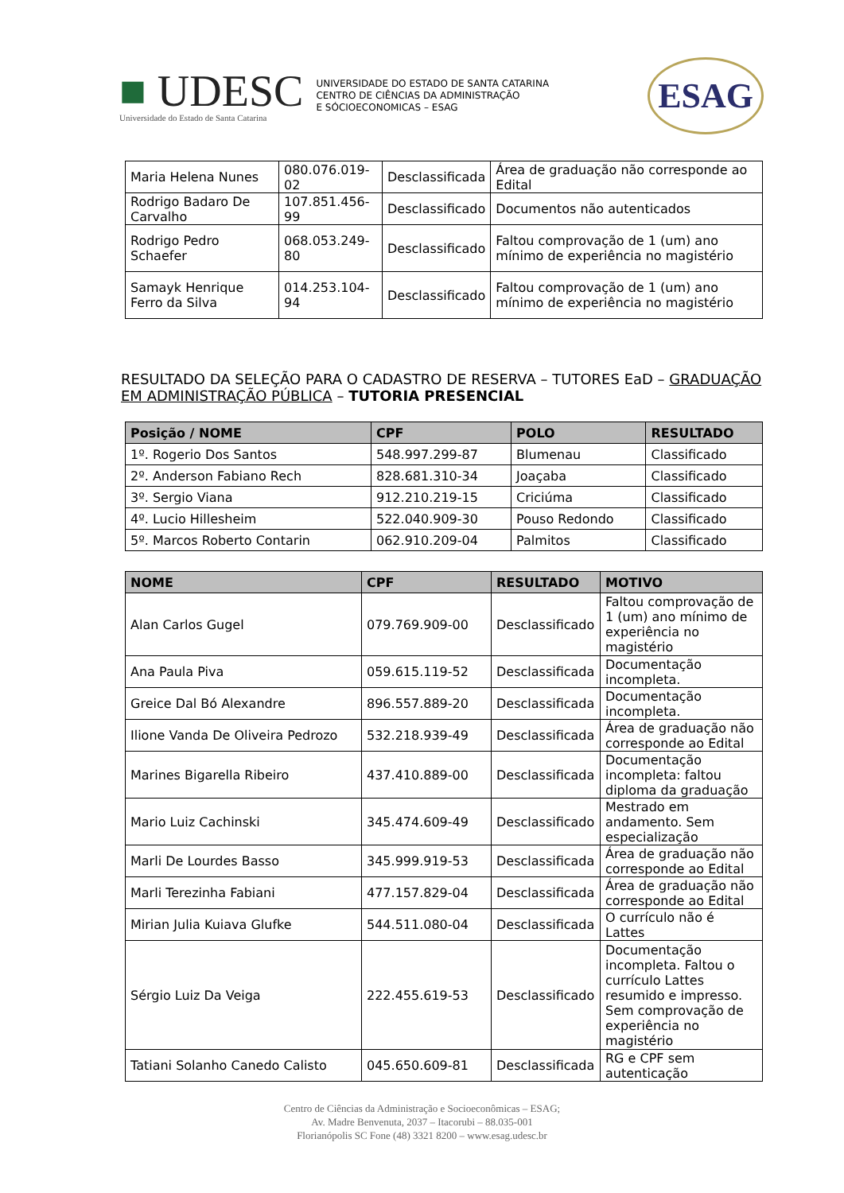■ UDESC
Universidade do Estado de Santa Catarina
UNIVERSIDADE DO ESTADO DE SANTA CATARINA
CENTRO DE CIÊNCIAS DA ADMINISTRAÇÃO
E SÓCIOECONOMICAS – ESAG
ESAG
| Maria Helena Nunes | 080.076.019-02 | Desclassificada | Área de graduação não corresponde ao Edital |
| Rodrigo Badaro De Carvalho | 107.851.456-99 | Desclassificado | Documentos não autenticados |
| Rodrigo Pedro Schaefer | 068.053.249-80 | Desclassificado | Faltou comprovação de 1 (um) ano mínimo de experiência no magistério |
| Samayk Henrique Ferro da Silva | 014.253.104-94 | Desclassificado | Faltou comprovação de 1 (um) ano mínimo de experiência no magistério |
RESULTADO DA SELEÇÃO PARA O CADASTRO DE RESERVA – TUTORES EaD – GRADUAÇÃO EM ADMINISTRAÇÃO PÚBLICA – TUTORIA PRESENCIAL
| Posição / NOME | CPF | POLO | RESULTADO |
| --- | --- | --- | --- |
| 1º. Rogerio Dos Santos | 548.997.299-87 | Blumenau | Classificado |
| 2º. Anderson Fabiano Rech | 828.681.310-34 | Joaçaba | Classificado |
| 3º. Sergio Viana | 912.210.219-15 | Criciúma | Classificado |
| 4º. Lucio Hillesheim | 522.040.909-30 | Pouso Redondo | Classificado |
| 5º. Marcos Roberto Contarin | 062.910.209-04 | Palmitos | Classificado |
| NOME | CPF | RESULTADO | MOTIVO |
| --- | --- | --- | --- |
| Alan Carlos Gugel | 079.769.909-00 | Desclassificado | Faltou comprovação de 1 (um) ano mínimo de experiência no magistério |
| Ana Paula Piva | 059.615.119-52 | Desclassificada | Documentação incompleta. |
| Greice Dal Bó Alexandre | 896.557.889-20 | Desclassificada | Documentação incompleta. |
| Ilione Vanda De Oliveira Pedrozo | 532.218.939-49 | Desclassificada | Área de graduação não corresponde ao Edital |
| Marines Bigarella Ribeiro | 437.410.889-00 | Desclassificada | Documentação incompleta: faltou diploma da graduação |
| Mario Luiz Cachinski | 345.474.609-49 | Desclassificado | Mestrado em andamento. Sem especialização |
| Marli De Lourdes Basso | 345.999.919-53 | Desclassificada | Área de graduação não corresponde ao Edital |
| Marli Terezinha Fabiani | 477.157.829-04 | Desclassificada | Área de graduação não corresponde ao Edital |
| Mirian Julia Kuiava Glufke | 544.511.080-04 | Desclassificada | O currículo não é Lattes |
| Sérgio Luiz Da Veiga | 222.455.619-53 | Desclassificado | Documentação incompleta. Faltou o currículo Lattes resumido e impresso. Sem comprovação de experiência no magistério |
| Tatiani Solanho Canedo Calisto | 045.650.609-81 | Desclassificada | RG e CPF sem autenticação |
Centro de Ciências da Administração e Socioeconômicas – ESAG;
Av. Madre Benvenuta, 2037 – Itacorubi – 88.035-001
Florianópolis SC Fone (48) 3321 8200 – www.esag.udesc.br